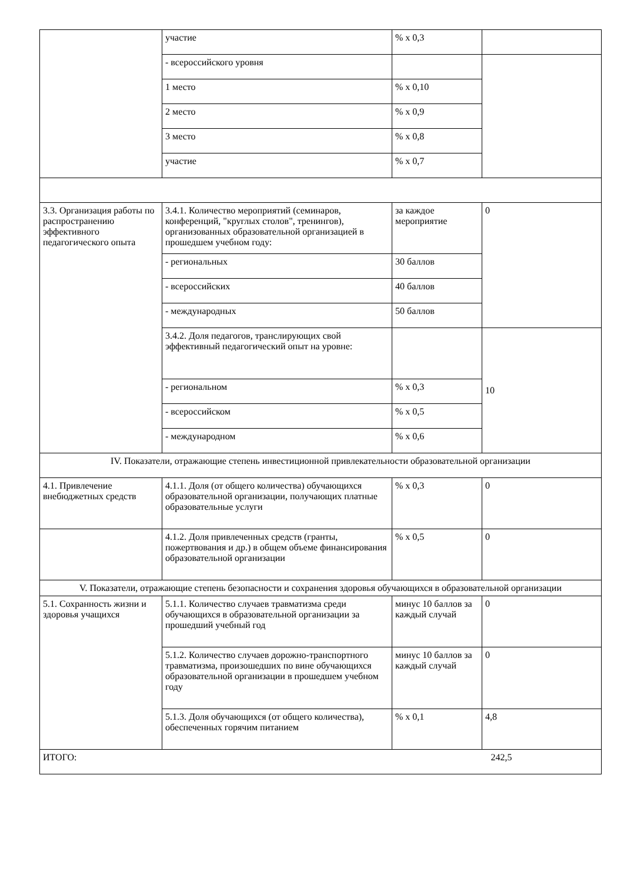| | участие | % x 0,3 | |
| | - всероссийского уровня | | |
| | 1 место | % x 0,10 | |
| | 2 место | % x 0,9 | |
| | 3 место | % x 0,8 | |
| | участие | % x 0,7 | |
| 3.3. Организация работы по распространению эффективного педагогического опыта | 3.4.1. Количество мероприятий (семинаров, конференций, "круглых столов", тренингов), организованных образовательной организацией в прошедшем учебном году: | за каждое мероприятие | 0 |
| | - региональных | 30 баллов | |
| | - всероссийских | 40 баллов | |
| | - международных | 50 баллов | |
| | 3.4.2. Доля педагогов, транслирующих свой эффективный педагогический опыт на уровне: | | 10 |
| | - региональном | % x 0,3 | |
| | - всероссийском | % x 0,5 | |
| | - международном | % x 0,6 | |
| IV. Показатели, отражающие степень инвестиционной привлекательности образовательной организации | | | |
| 4.1. Привлечение внебюджетных средств | 4.1.1. Доля (от общего количества) обучающихся образовательной организации, получающих платные образовательные услуги | % x 0,3 | 0 |
| | 4.1.2. Доля привлеченных средств (гранты, пожертвования и др.) в общем объеме финансирования образовательной организации | % x 0,5 | 0 |
| V. Показатели, отражающие степень безопасности и сохранения здоровья обучающихся в образовательной организации | | | |
| 5.1. Сохранность жизни и здоровья учащихся | 5.1.1. Количество случаев травматизма среди обучающихся в образовательной организации за прошедший учебный год | минус 10 баллов за каждый случай | 0 |
| | 5.1.2. Количество случаев дорожно-транспортного травматизма, произошедших по вине обучающихся образовательной организации в прошедшем учебном году | минус 10 баллов за каждый случай | 0 |
| | 5.1.3. Доля обучающихся (от общего количества), обеспеченных горячим питанием | % x 0,1 | 4,8 |
| ИТОГО: | | | 242,5 |